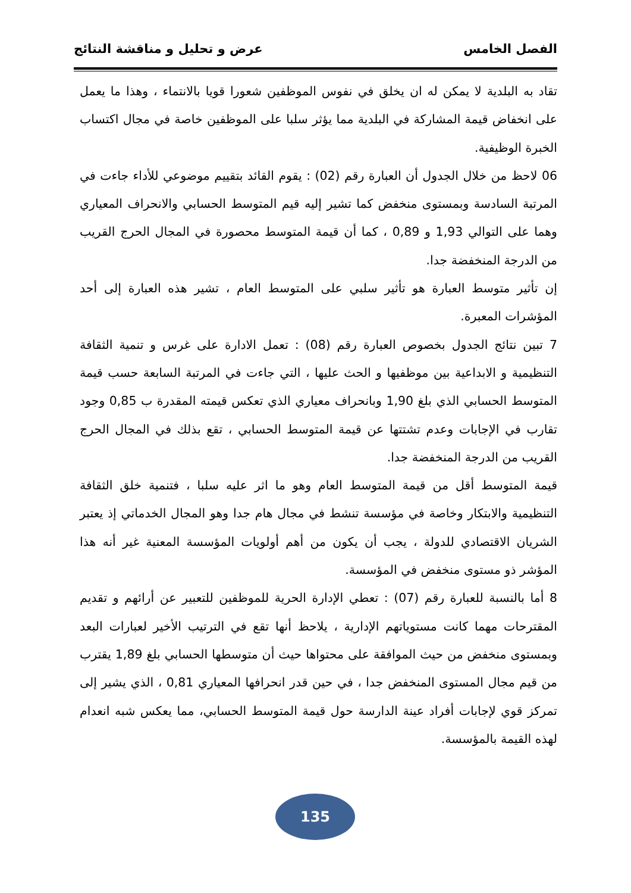الفصل الخامس عرض و تحليل و مناقشة النتائج
تقاد به البلدية لا يمكن له ان يخلق في نفوس الموظفين شعورا قويا بالانتماء ، وهذا ما يعمل على انخفاض قيمة المشاركة في البلدية مما يؤثر سلبا على الموظفين خاصة في مجال اكتساب الخبرة الوظيفية.
06 لاحظ من خلال الجدول أن العبارة رقم (02) : يقوم القائد بتقييم موضوعي للأداء جاءت في المرتبة السادسة وبمستوى منخفض كما تشير إليه قيم المتوسط الحسابي والانحراف المعياري وهما على التوالي 1,93 و 0,89 ، كما أن قيمة المتوسط محصورة في المجال الحرج القريب من الدرجة المنخفضة جدا.
إن تأثير متوسط العبارة هو تأثير سلبي على المتوسط العام ، تشير هذه العبارة إلى أحد المؤشرات المعبرة.
7 تبين نتائج الجدول بخصوص العبارة رقم (08) : تعمل الادارة على غرس و تنمية الثقافة التنظيمية و الابداعية بين موظفيها و الحث عليها ، التي جاءت في المرتبة السابعة حسب قيمة المتوسط الحسابي الذي بلغ 1,90 وبانحراف معياري الذي تعكس قيمته المقدرة ب 0,85 وجود تقارب في الإجابات وعدم تشتتها عن قيمة المتوسط الحسابي ، تقع بذلك في المجال الحرج القريب من الدرجة المنخفضة جدا.
قيمة المتوسط أقل من قيمة المتوسط العام وهو ما اثر عليه سلبا ، فتنمية خلق الثقافة التنظيمية والابتكار وخاصة في مؤسسة تنشط في مجال هام جدا وهو المجال الخدماتي إذ يعتبر الشريان الاقتصادي للدولة ، يجب أن يكون من أهم أولويات المؤسسة المعنية غير أنه هذا المؤشر ذو مستوى منخفض في المؤسسة.
8 أما بالنسبة للعبارة رقم (07) : تعطي الإدارة الحرية للموظفين للتعبير عن أرائهم و تقديم المقترحات مهما كانت مستوياتهم الإدارية ، يلاحظ أنها تقع في الترتيب الأخير لعبارات البعد وبمستوى منخفض من حيث الموافقة على محتواها حيث أن متوسطها الحسابي بلغ 1,89 يقترب من قيم مجال المستوى المنخفض جدا ، في حين قدر انحرافها المعياري 0,81 ، الذي يشير إلى تمركز قوي لإجابات أفراد عينة الدارسة حول قيمة المتوسط الحسابي، مما يعكس شبه انعدام لهذه القيمة بالمؤسسة.
135